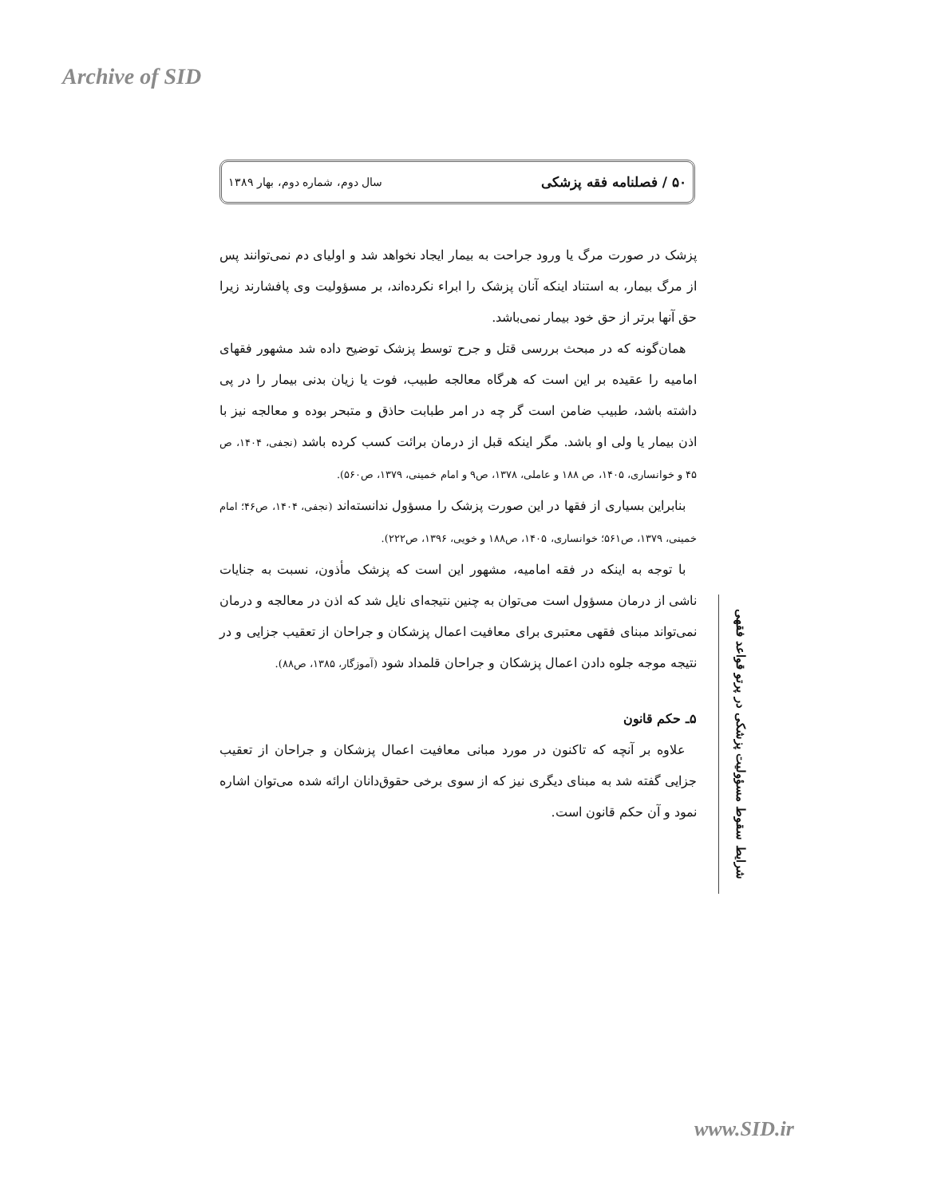Archive of SID
۵۰ / فصلنامه فقه پزشکی سال دوم، شماره دوم، بهار ۱۳۸۹
پزشک در صورت مرگ یا ورود جراحت به بیمار ایجاد نخواهد شد و اولیای دم نمی‌توانند پس از مرگ بیمار، به استناد اینکه آنان پزشک را ابراء نکرده‌اند، بر مسؤولیت وی پافشارند زیرا حق آنها برتر از حق خود بیمار نمی‌باشد.
همان‌گونه که در مبحث بررسی قتل و جرح توسط پزشک توضیح داده شد مشهور فقهای امامیه را عقیده بر این است که هرگاه معالجه طبیب، فوت یا زیان بدنی بیمار را در پی داشته باشد، طبیب ضامن است گر چه در امر طبابت حاذق و متبحر بوده و معالجه نیز با اذن بیمار یا ولی او باشد. مگر اینکه قبل از درمان برائت کسب کرده باشد (نجفی، ۱۴۰۴، ص ۴۵ و خوانساری، ۱۴۰۵، ص ۱۸۸ و عاملی، ۱۳۷۸، ص۹ و امام خمینی، ۱۳۷۹، ص۵۶۰).
بنابراین بسیاری از فقها در این صورت پزشک را مسؤول ندانسته‌اند (نجفی، ۱۴۰۴، ص۴۶؛ امام خمینی، ۱۳۷۹، ص۵۶۱؛ خوانساری، ۱۴۰۵، ص۱۸۸ و خویی، ۱۳۹۶، ص۲۲۲).
با توجه به اینکه در فقه امامیه، مشهور این است که پزشک مأذون، نسبت به جنایات ناشی از درمان مسؤول است می‌توان به چنین نتیجه‌ای نایل شد که اذن در معالجه و درمان نمی‌تواند مبنای فقهی معتبری برای معافیت اعمال پزشکان و جراحان از تعقیب جزایی و در نتیجه موجه جلوه دادن اعمال پزشکان و جراحان قلمداد شود (آموزگار، ۱۳۸۵، ص۸۸).
۵ـ حکم قانون
علاوه بر آنچه که تاکنون در مورد مبانی معافیت اعمال پزشکان و جراحان از تعقیب جزایی گفته شد به مبنای دیگری نیز که از سوی برخی حقوق‌دانان ارائه شده می‌توان اشاره نمود و آن حکم قانون است.
شرایط سقوط مسؤولیت پزشکی در پرتو قواعد فقهی
www.SID.ir